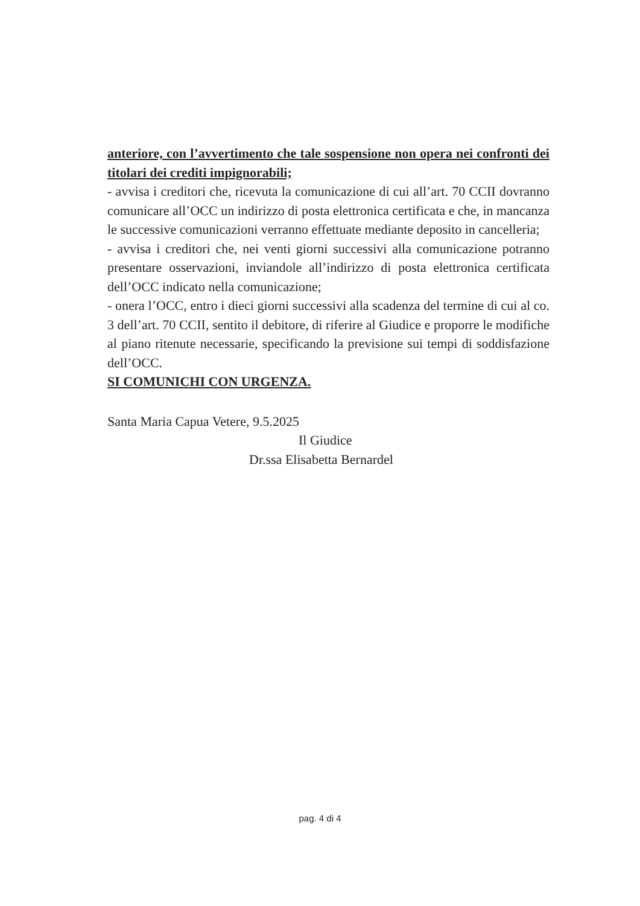anteriore, con l’avvertimento che tale sospensione non opera nei confronti dei titolari dei crediti impignorabili;
- avvisa i creditori che, ricevuta la comunicazione di cui all’art. 70 CCII dovranno comunicare all’OCC un indirizzo di posta elettronica certificata e che, in mancanza le successive comunicazioni verranno effettuate mediante deposito in cancelleria;
- avvisa i creditori che, nei venti giorni successivi alla comunicazione potranno presentare osservazioni, inviandole all’indirizzo di posta elettronica certificata dell’OCC indicato nella comunicazione;
- onera l’OCC, entro i dieci giorni successivi alla scadenza del termine di cui al co. 3 dell’art. 70 CCII, sentito il debitore, di riferire al Giudice e proporre le modifiche al piano ritenute necessarie, specificando la previsione sui tempi di soddisfazione dell’OCC.
SI COMUNICHI CON URGENZA.
Santa Maria Capua Vetere, 9.5.2025
Il Giudice
Dr.ssa Elisabetta Bernardel
pag. 4 di 4